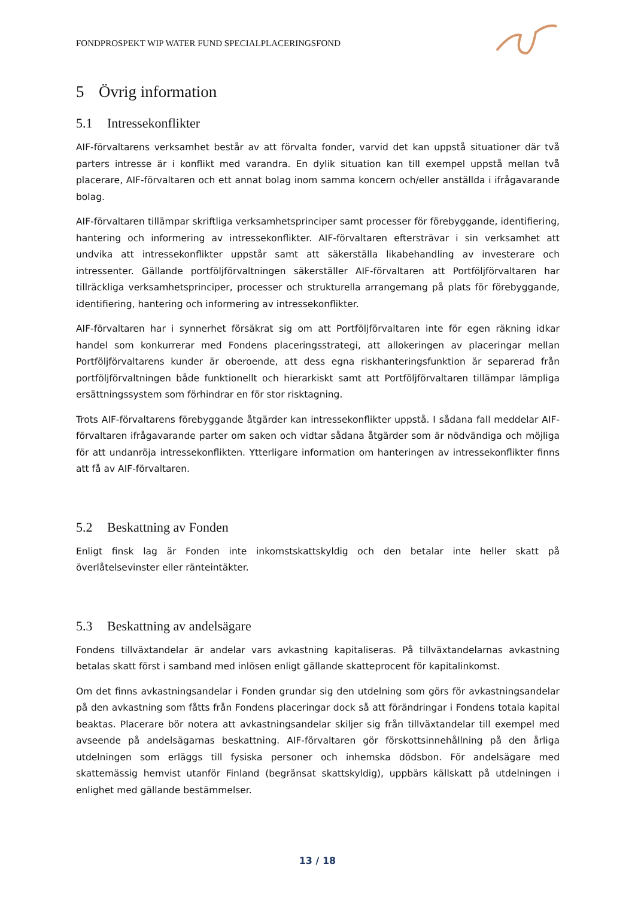FONDPROSPEKT WIP WATER FUND SPECIALPLACERINGSFOND
5 Övrig information
5.1 Intressekonflikter
AIF-förvaltarens verksamhet består av att förvalta fonder, varvid det kan uppstå situationer där två parters intresse är i konflikt med varandra. En dylik situation kan till exempel uppstå mellan två placerare, AIF-förvaltaren och ett annat bolag inom samma koncern och/eller anställda i ifrågavarande bolag.
AIF-förvaltaren tillämpar skriftliga verksamhetsprinciper samt processer för förebyggande, identifiering, hantering och informering av intressekonflikter. AIF-förvaltaren eftersträvar i sin verksamhet att undvika att intressekonflikter uppstår samt att säkerställa likabehandling av investerare och intressenter. Gällande portföljförvaltningen säkerställer AIF-förvaltaren att Portföljförvaltaren har tillräckliga verksamhetsprinciper, processer och strukturella arrangemang på plats för förebyggande, identifiering, hantering och informering av intressekonflikter.
AIF-förvaltaren har i synnerhet försäkrat sig om att Portföljförvaltaren inte för egen räkning idkar handel som konkurrerar med Fondens placeringsstrategi, att allokeringen av placeringar mellan Portföljförvaltarens kunder är oberoende, att dess egna riskhanteringsfunktion är separerad från portföljförvaltningen både funktionellt och hierarkiskt samt att Portföljförvaltaren tillämpar lämpliga ersättningssystem som förhindrar en för stor risktagning.
Trots AIF-förvaltarens förebyggande åtgärder kan intressekonflikter uppstå. I sådana fall meddelar AIF-förvaltaren ifrågavarande parter om saken och vidtar sådana åtgärder som är nödvändiga och möjliga för att undanröja intressekonflikten. Ytterligare information om hanteringen av intressekonflikter finns att få av AIF-förvaltaren.
5.2 Beskattning av Fonden
Enligt finsk lag är Fonden inte inkomstskattskyldig och den betalar inte heller skatt på överlåtelsevinster eller ränteintäkter.
5.3 Beskattning av andelsägare
Fondens tillväxtandelar är andelar vars avkastning kapitaliseras. På tillväxtandelarnas avkastning betalas skatt först i samband med inlösen enligt gällande skatteprocent för kapitalinkomst.
Om det finns avkastningsandelar i Fonden grundar sig den utdelning som görs för avkastningsandelar på den avkastning som fåtts från Fondens placeringar dock så att förändringar i Fondens totala kapital beaktas. Placerare bör notera att avkastningsandelar skiljer sig från tillväxtandelar till exempel med avseende på andelsägarnas beskattning. AIF-förvaltaren gör förskottsinnehållning på den årliga utdelningen som erläggs till fysiska personer och inhemska dödsbon. För andelsägare med skattemässig hemvist utanför Finland (begränsat skattskyldig), uppbärs källskatt på utdelningen i enlighet med gällande bestämmelser.
13 / 18